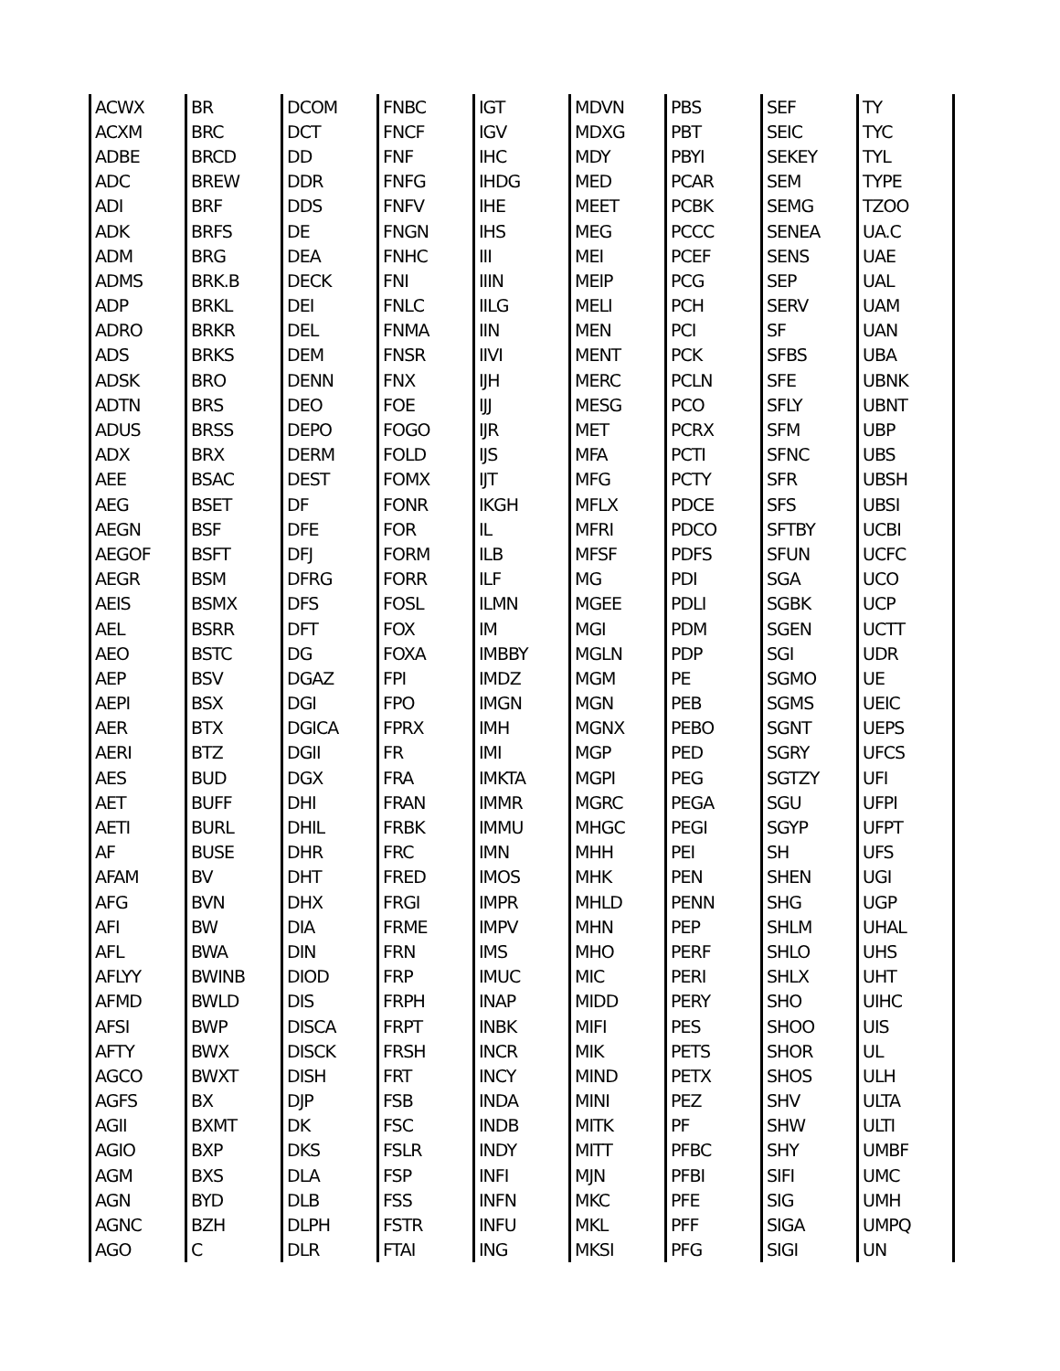| ACWX | BR | DCOM | FNBC | IGT | MDVN | PBS | SEF | TY | |
| ACXM | BRC | DCT | FNCF | IGV | MDXG | PBT | SEIC | TYC | |
| ADBE | BRCD | DD | FNF | IHC | MDY | PBYI | SEKEY | TYL | |
| ADC | BREW | DDR | FNFG | IHDG | MED | PCAR | SEM | TYPE | |
| ADI | BRF | DDS | FNFV | IHE | MEET | PCBK | SEMG | TZOO | |
| ADK | BRFS | DE | FNGN | IHS | MEG | PCCC | SENEA | UA.C | |
| ADM | BRG | DEA | FNHC | III | MEI | PCEF | SENS | UAE | |
| ADMS | BRK.B | DECK | FNI | IIIN | MEIP | PCG | SEP | UAL | |
| ADP | BRKL | DEI | FNLC | IILG | MELI | PCH | SERV | UAM | |
| ADRO | BRKR | DEL | FNMA | IIN | MEN | PCI | SF | UAN | |
| ADS | BRKS | DEM | FNSR | IIVI | MENT | PCK | SFBS | UBA | |
| ADSK | BRO | DENN | FNX | IJH | MERC | PCLN | SFE | UBNK | |
| ADTN | BRS | DEO | FOE | IJJ | MESG | PCO | SFLY | UBNT | |
| ADUS | BRSS | DEPO | FOGO | IJR | MET | PCRX | SFM | UBP | |
| ADX | BRX | DERM | FOLD | IJS | MFA | PCTI | SFNC | UBS | |
| AEE | BSAC | DEST | FOMX | IJT | MFG | PCTY | SFR | UBSH | |
| AEG | BSET | DF | FONR | IKGH | MFLX | PDCE | SFS | UBSI | |
| AEGN | BSF | DFE | FOR | IL | MFRI | PDCO | SFTBY | UCBI | |
| AEGOF | BSFT | DFJ | FORM | ILB | MFSF | PDFS | SFUN | UCFC | |
| AEGR | BSM | DFRG | FORR | ILF | MG | PDI | SGA | UCO | |
| AEIS | BSMX | DFS | FOSL | ILMN | MGEE | PDLI | SGBK | UCP | |
| AEL | BSRR | DFT | FOX | IM | MGI | PDM | SGEN | UCTT | |
| AEO | BSTC | DG | FOXA | IMBBY | MGLN | PDP | SGI | UDR | |
| AEP | BSV | DGAZ | FPI | IMDZ | MGM | PE | SGMO | UE | |
| AEPI | BSX | DGI | FPO | IMGN | MGN | PEB | SGMS | UEIC | |
| AER | BTX | DGICA | FPRX | IMH | MGNX | PEBO | SGNT | UEPS | |
| AERI | BTZ | DGII | FR | IMI | MGP | PED | SGRY | UFCS | |
| AES | BUD | DGX | FRA | IMKTA | MGPI | PEG | SGTZY | UFI | |
| AET | BUFF | DHI | FRAN | IMMR | MGRC | PEGA | SGU | UFPI | |
| AETI | BURL | DHIL | FRBK | IMMU | MHGC | PEGI | SGYP | UFPT | |
| AF | BUSE | DHR | FRC | IMN | MHH | PEI | SH | UFS | |
| AFAM | BV | DHT | FRED | IMOS | MHK | PEN | SHEN | UGI | |
| AFG | BVN | DHX | FRGI | IMPR | MHLD | PENN | SHG | UGP | |
| AFI | BW | DIA | FRME | IMPV | MHN | PEP | SHLM | UHAL | |
| AFL | BWA | DIN | FRN | IMS | MHO | PERF | SHLO | UHS | |
| AFLYY | BWINB | DIOD | FRP | IMUC | MIC | PERI | SHLX | UHT | |
| AFMD | BWLD | DIS | FRPH | INAP | MIDD | PERY | SHO | UIHC | |
| AFSI | BWP | DISCA | FRPT | INBK | MIFI | PES | SHOO | UIS | |
| AFTY | BWX | DISCK | FRSH | INCR | MIK | PETS | SHOR | UL | |
| AGCO | BWXT | DISH | FRT | INCY | MIND | PETX | SHOS | ULH | |
| AGFS | BX | DJP | FSB | INDA | MINI | PEZ | SHV | ULTA | |
| AGII | BXMT | DK | FSC | INDB | MITK | PF | SHW | ULTI | |
| AGIO | BXP | DKS | FSLR | INDY | MITT | PFBC | SHY | UMBF | |
| AGM | BXS | DLA | FSP | INFI | MJN | PFBI | SIFI | UMC | |
| AGN | BYD | DLB | FSS | INFN | MKC | PFE | SIG | UMH | |
| AGNC | BZH | DLPH | FSTR | INFU | MKL | PFF | SIGA | UMPQ | |
| AGO | C | DLR | FTAI | ING | MKSI | PFG | SIGI | UN | |